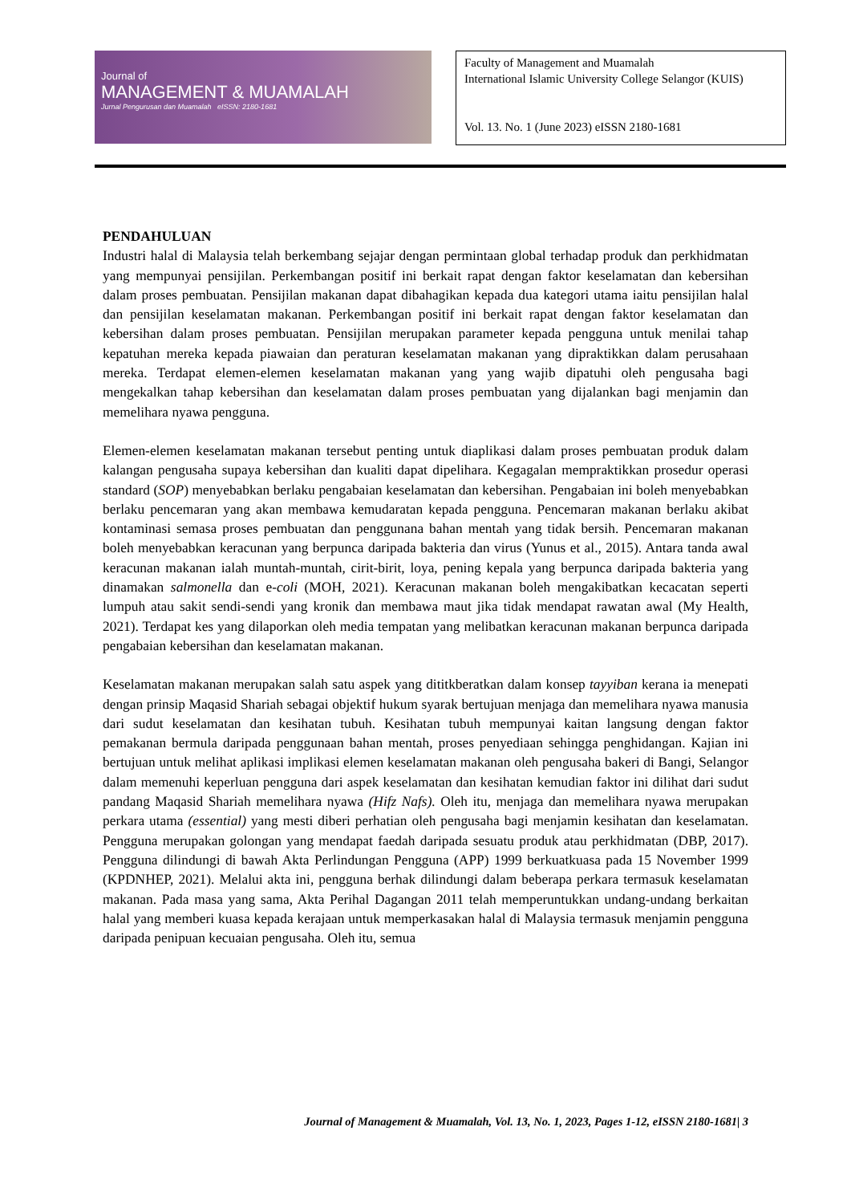Journal of
MANAGEMENT & MUAMALAH
Jurnal Pengurusan dan Muamalah eISSN: 2180-1681
Faculty of Management and Muamalah
International Islamic University College Selangor (KUIS)
Vol. 13. No. 1 (June 2023) eISSN 2180-1681
PENDAHULUAN
Industri halal di Malaysia telah berkembang sejajar dengan permintaan global terhadap produk dan perkhidmatan yang mempunyai pensijilan. Perkembangan positif ini berkait rapat dengan faktor keselamatan dan kebersihan dalam proses pembuatan. Pensijilan makanan dapat dibahagikan kepada dua kategori utama iaitu pensijilan halal dan pensijilan keselamatan makanan. Perkembangan positif ini berkait rapat dengan faktor keselamatan dan kebersihan dalam proses pembuatan. Pensijilan merupakan parameter kepada pengguna untuk menilai tahap kepatuhan mereka kepada piawaian dan peraturan keselamatan makanan yang dipraktikkan dalam perusahaan mereka. Terdapat elemen-elemen keselamatan makanan yang yang wajib dipatuhi oleh pengusaha bagi mengekalkan tahap kebersihan dan keselamatan dalam proses pembuatan yang dijalankan bagi menjamin dan memelihara nyawa pengguna.
Elemen-elemen keselamatan makanan tersebut penting untuk diaplikasi dalam proses pembuatan produk dalam kalangan pengusaha supaya kebersihan dan kualiti dapat dipelihara. Kegagalan mempraktikkan prosedur operasi standard (SOP) menyebabkan berlaku pengabaian keselamatan dan kebersihan. Pengabaian ini boleh menyebabkan berlaku pencemaran yang akan membawa kemudaratan kepada pengguna. Pencemaran makanan berlaku akibat kontaminasi semasa proses pembuatan dan penggunana bahan mentah yang tidak bersih. Pencemaran makanan boleh menyebabkan keracunan yang berpunca daripada bakteria dan virus (Yunus et al., 2015). Antara tanda awal keracunan makanan ialah muntah-muntah, cirit-birit, loya, pening kepala yang berpunca daripada bakteria yang dinamakan salmonella dan e-coli (MOH, 2021). Keracunan makanan boleh mengakibatkan kecacatan seperti lumpuh atau sakit sendi-sendi yang kronik dan membawa maut jika tidak mendapat rawatan awal (My Health, 2021). Terdapat kes yang dilaporkan oleh media tempatan yang melibatkan keracunan makanan berpunca daripada pengabaian kebersihan dan keselamatan makanan.
Keselamatan makanan merupakan salah satu aspek yang dititkberatkan dalam konsep tayyiban kerana ia menepati dengan prinsip Maqasid Shariah sebagai objektif hukum syarak bertujuan menjaga dan memelihara nyawa manusia dari sudut keselamatan dan kesihatan tubuh. Kesihatan tubuh mempunyai kaitan langsung dengan faktor pemakanan bermula daripada penggunaan bahan mentah, proses penyediaan sehingga penghidangan. Kajian ini bertujuan untuk melihat aplikasi implikasi elemen keselamatan makanan oleh pengusaha bakeri di Bangi, Selangor dalam memenuhi keperluan pengguna dari aspek keselamatan dan kesihatan kemudian faktor ini dilihat dari sudut pandang Maqasid Shariah memelihara nyawa (Hifz Nafs). Oleh itu, menjaga dan memelihara nyawa merupakan perkara utama (essential) yang mesti diberi perhatian oleh pengusaha bagi menjamin kesihatan dan keselamatan. Pengguna merupakan golongan yang mendapat faedah daripada sesuatu produk atau perkhidmatan (DBP, 2017). Pengguna dilindungi di bawah Akta Perlindungan Pengguna (APP) 1999 berkuatkuasa pada 15 November 1999 (KPDNHEP, 2021). Melalui akta ini, pengguna berhak dilindungi dalam beberapa perkara termasuk keselamatan makanan. Pada masa yang sama, Akta Perihal Dagangan 2011 telah memperuntukkan undang-undang berkaitan halal yang memberi kuasa kepada kerajaan untuk memperkasakan halal di Malaysia termasuk menjamin pengguna daripada penipuan kecuaian pengusaha. Oleh itu, semua
Journal of Management & Muamalah, Vol. 13, No. 1, 2023, Pages 1-12, eISSN 2180-1681| 3